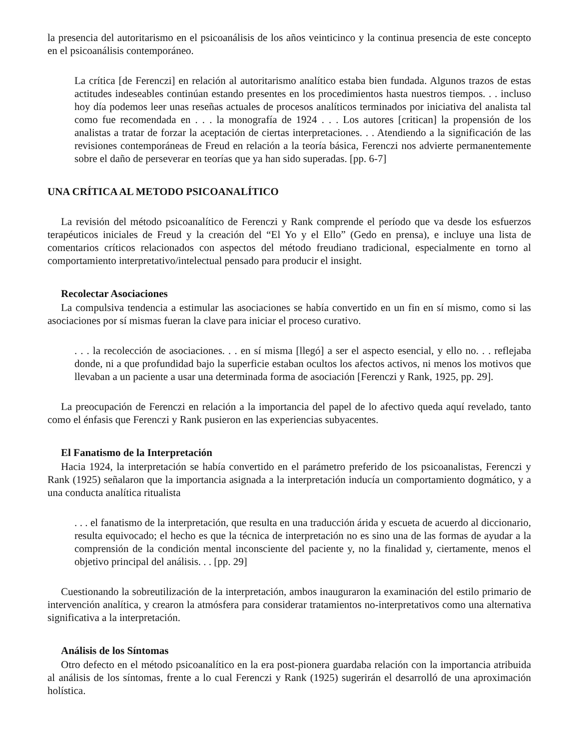la presencia del autoritarismo en el psicoanálisis de los años veinticinco y la continua presencia de este concepto en el psicoanálisis contemporáneo.
La crítica [de Ferenczi] en relación al autoritarismo analítico estaba bien fundada. Algunos trazos de estas actitudes indeseables continúan estando presentes en los procedimientos hasta nuestros tiempos. . . incluso hoy día podemos leer unas reseñas actuales de procesos analíticos terminados por iniciativa del analista tal como fue recomendada en . . . la monografía de 1924 . . . Los autores [critican] la propensión de los analistas a tratar de forzar la aceptación de ciertas interpretaciones. . . Atendiendo a la significación de las revisiones contemporáneas de Freud en relación a la teoría básica, Ferenczi nos advierte permanentemente sobre el daño de perseverar en teorías que ya han sido superadas. [pp. 6-7]
UNA CRÍTICA AL METODO PSICOANALÍTICO
La revisión del método psicoanalítico de Ferenczi y Rank comprende el período que va desde los esfuerzos terapéuticos iniciales de Freud y la creación del “El Yo y el Ello” (Gedo en prensa), e incluye una lista de comentarios críticos relacionados con aspectos del método freudiano tradicional, especialmente en torno al comportamiento interpretativo/intelectual pensado para producir el insight.
Recolectar Asociaciones
La compulsiva tendencia a estimular las asociaciones se había convertido en un fin en sí mismo, como si las asociaciones por sí mismas fueran la clave para iniciar el proceso curativo.
. . . la recolección de asociaciones. . . en sí misma [llegó] a ser el aspecto esencial, y ello no. . . reflejaba donde, ni a que profundidad bajo la superficie estaban ocultos los afectos activos, ni menos los motivos que llevaban a un paciente a usar una determinada forma de asociación [Ferenczi y Rank, 1925, pp. 29].
La preocupación de Ferenczi en relación a la importancia del papel de lo afectivo queda aquí revelado, tanto como el énfasis que Ferenczi y Rank pusieron en las experiencias subyacentes.
El Fanatismo de la Interpretación
Hacia 1924, la interpretación se había convertido en el parámetro preferido de los psicoanalistas, Ferenczi y Rank (1925) señalaron que la importancia asignada a la interpretación inducía un comportamiento dogmático, y a una conducta analítica ritualista
. . . el fanatismo de la interpretación, que resulta en una traducción árida y escueta de acuerdo al diccionario, resulta equivocado; el hecho es que la técnica de interpretación no es sino una de las formas de ayudar a la comprensión de la condición mental inconsciente del paciente y, no la finalidad y, ciertamente, menos el objetivo principal del análisis. . . [pp. 29]
Cuestionando la sobreutilización de la interpretación, ambos inauguraron la examinación del estilo primario de intervención analítica, y crearon la atmósfera para considerar tratamientos no-interpretativos como una alternativa significativa a la interpretación.
Análisis de los Síntomas
Otro defecto en el método psicoanalítico en la era post-pionera guardaba relación con la importancia atribuida al análisis de los síntomas, frente a lo cual Ferenczi y Rank (1925) sugerirán el desarrolló de una aproximación holística.